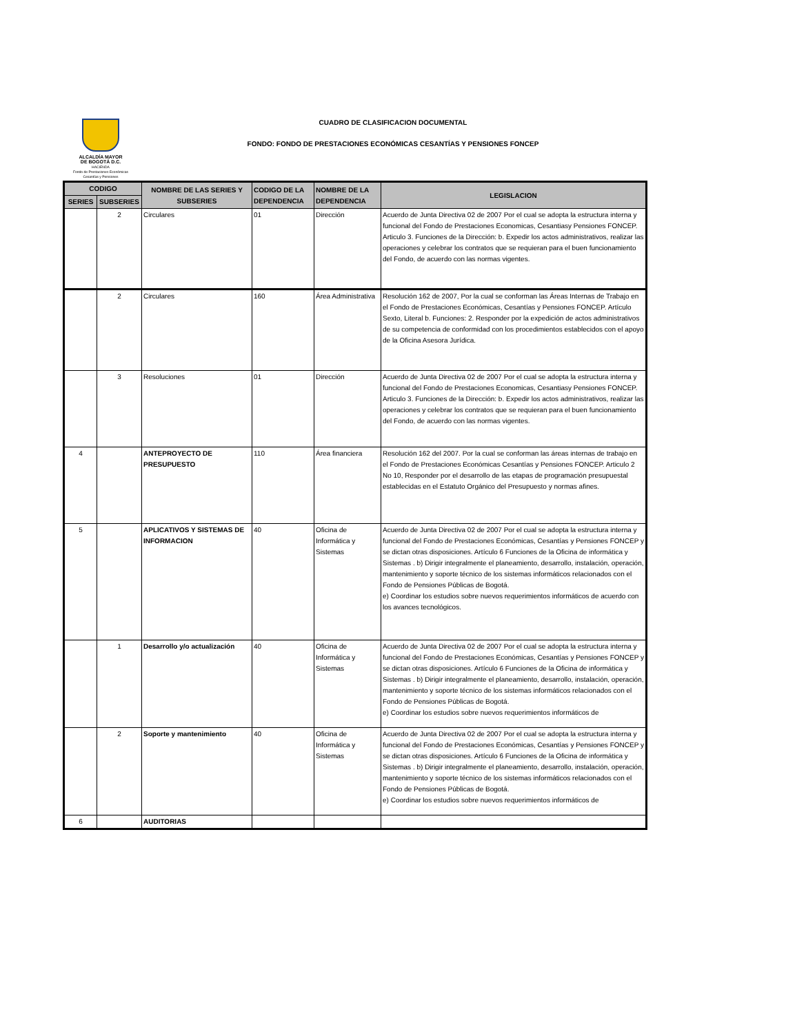ALCALDÍA MAYOR
DE BOGOTÁ D.C.
HACIENDA
Fondo de Prestaciones Económicas
Cesantías y Pensiones
CUADRO DE CLASIFICACION DOCUMENTAL
FONDO: FONDO DE PRESTACIONES ECONÓMICAS CESANTÍAS Y PENSIONES FONCEP
| CODIGO | | NOMBRE DE LAS SERIES Y SUBSERIES | CODIGO DE LA DEPENDENCIA | NOMBRE DE LA DEPENDENCIA | LEGISLACION |
| --- | --- | --- | --- | --- | --- |
| SERIES | SUBSERIES | | | | |
| | 2 | Circulares | 01 | Dirección | Acuerdo de Junta Directiva 02 de 2007 Por el cual se adopta la estructura interna y funcional del Fondo de Prestaciones Economicas, Cesantiasy Pensiones FONCEP. Articulo 3. Funciones de la Dirección: b. Expedir los actos administrativos, realizar las operaciones y celebrar los contratos que se requieran para el buen funcionamiento del Fondo, de acuerdo con las normas vigentes. |
| | 2 | Circulares | 160 | Área Administrativa | Resolución 162 de 2007, Por la cual se conforman las Áreas Internas de Trabajo en el Fondo de Prestaciones Económicas, Cesantías y Pensiones FONCEP. Artículo Sexto, Literal b. Funciones: 2. Responder por la expedición de actos administrativos de su competencia de conformidad con los procedimientos establecidos con el apoyo de la Oficina Asesora Jurídica. |
| | 3 | Resoluciones | 01 | Dirección | Acuerdo de Junta Directiva 02 de 2007 Por el cual se adopta la estructura interna y funcional del Fondo de Prestaciones Economicas, Cesantiasy Pensiones FONCEP. Articulo 3. Funciones de la Dirección: b. Expedir los actos administrativos, realizar las operaciones y celebrar los contratos que se requieran para el buen funcionamiento del Fondo, de acuerdo con las normas vigentes. |
| 4 | | ANTEPROYECTO DE PRESUPUESTO | 110 | Área financiera | Resolución 162 del 2007. Por la cual se conforman las áreas internas de trabajo en el Fondo de Prestaciones Económicas Cesantías y Pensiones FONCEP. Articulo 2 No 10, Responder por el desarrollo de las etapas de programación presupuestal establecidas en el Estatuto Orgánico del Presupuesto y normas afines. |
| 5 | | APLICATIVOS Y SISTEMAS DE INFORMACION | 40 | Oficina de Informática y Sistemas | Acuerdo de Junta Directiva 02 de 2007 Por el cual se adopta la estructura interna y funcional del Fondo de Prestaciones Económicas, Cesantías y Pensiones FONCEP y se dictan otras disposiciones. Artículo 6 Funciones de la Oficina de informática y Sistemas . b) Dirigir integralmente el planeamiento, desarrollo, instalación, operación, mantenimiento y soporte técnico de los sistemas informáticos relacionados con el Fondo de Pensiones Públicas de Bogotá. e) Coordinar los estudios sobre nuevos requerimientos informáticos de acuerdo con los avances tecnológicos. |
| | 1 | Desarrollo y/o actualización | 40 | Oficina de Informática y Sistemas | Acuerdo de Junta Directiva 02 de 2007 Por el cual se adopta la estructura interna y funcional del Fondo de Prestaciones Económicas, Cesantías y Pensiones FONCEP y se dictan otras disposiciones. Artículo 6 Funciones de la Oficina de informática y Sistemas . b) Dirigir integralmente el planeamiento, desarrollo, instalación, operación, mantenimiento y soporte técnico de los sistemas informáticos relacionados con el Fondo de Pensiones Públicas de Bogotá. e) Coordinar los estudios sobre nuevos requerimientos informáticos de |
| | 2 | Soporte y mantenimiento | 40 | Oficina de Informática y Sistemas | Acuerdo de Junta Directiva 02 de 2007 Por el cual se adopta la estructura interna y funcional del Fondo de Prestaciones Económicas, Cesantías y Pensiones FONCEP y se dictan otras disposiciones. Artículo 6 Funciones de la Oficina de informática y Sistemas . b) Dirigir integralmente el planeamiento, desarrollo, instalación, operación, mantenimiento y soporte técnico de los sistemas informáticos relacionados con el Fondo de Pensiones Públicas de Bogotá. e) Coordinar los estudios sobre nuevos requerimientos informáticos de |
| 6 | | AUDITORIAS | | | |